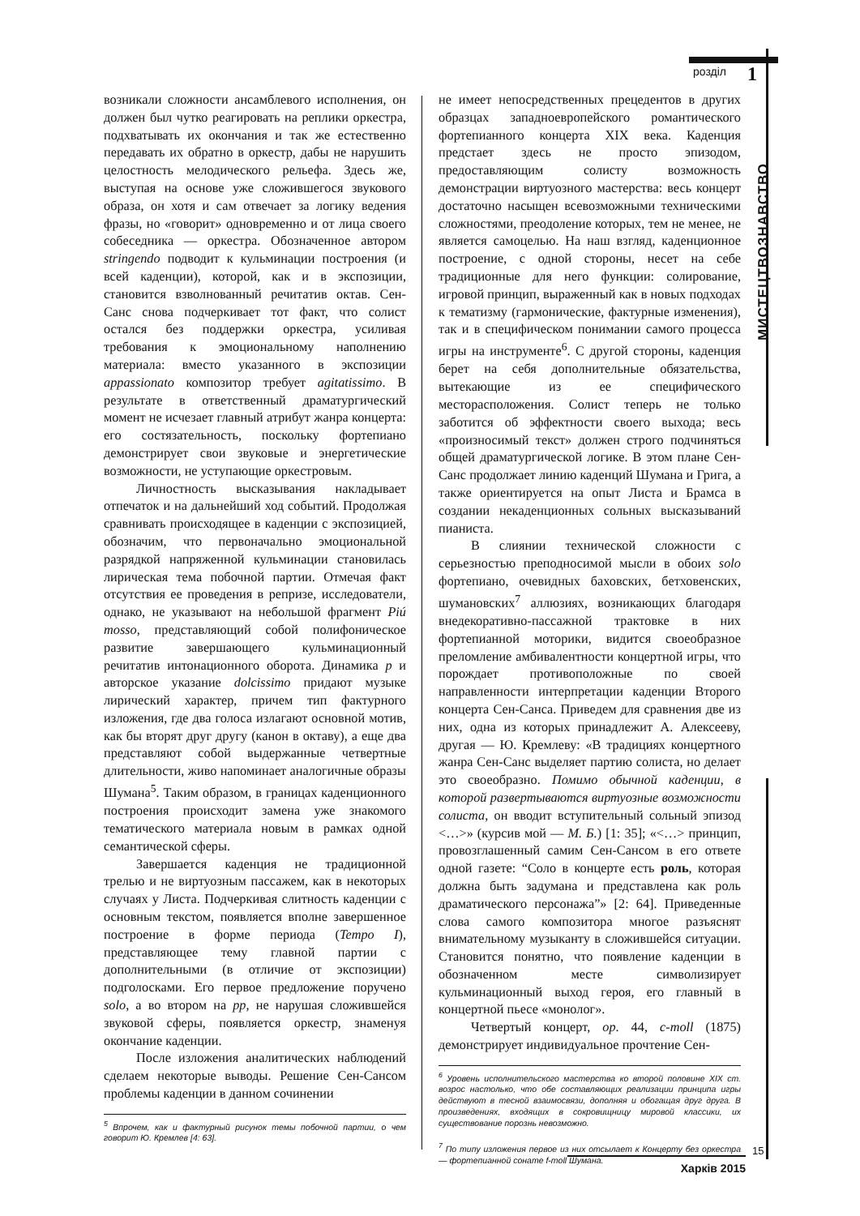розділ 1
МИСТЕЦТВОЗНАВСТВО
возникали сложности ансамблевого исполнения, он должен был чутко реагировать на реплики оркестра, подхватывать их окончания и так же естественно передавать их обратно в оркестр, дабы не нарушить целостность мелодического рельефа. Здесь же, выступая на основе уже сложившегося звукового образа, он хотя и сам отвечает за логику ведения фразы, но «говорит» одновременно и от лица своего собеседника — оркестра. Обозначенное автором stringendo подводит к кульминации построения (и всей каденции), которой, как и в экспозиции, становится взволнованный речитатив октав. Сен-Санс снова подчеркивает тот факт, что солист остался без поддержки оркестра, усиливая требования к эмоциональному наполнению материала: вместо указанного в экспозиции appassionato композитор требует agitatissimo. В результате в ответственный драматургический момент не исчезает главный атрибут жанра концерта: его состязательность, поскольку фортепиано демонстрирует свои звуковые и энергетические возможности, не уступающие оркестровым.
Личностность высказывания накладывает отпечаток и на дальнейший ход событий. Продолжая сравнивать происходящее в каденции с экспозицией, обозначим, что первоначально эмоциональной разрядкой напряженной кульминации становилась лирическая тема побочной партии. Отмечая факт отсутствия ее проведения в репризе, исследователи, однако, не указывают на небольшой фрагмент Piú mosso, представляющий собой полифоническое развитие завершающего кульминационный речитатив интонационного оборота. Динамика p и авторское указание dolcissimo придают музыке лирический характер, причем тип фактурного изложения, где два голоса излагают основной мотив, как бы вторят друг другу (канон в октаву), а еще два представляют собой выдержанные четвертные длительности, живо напоминает аналогичные образы Шумана<sup>5</sup>. Таким образом, в границах каденционного построения происходит замена уже знакомого тематического материала новым в рамках одной семантической сферы.
Завершается каденция не традиционной трелью и не виртуозным пассажем, как в некоторых случаях у Листа. Подчеркивая слитность каденции с основным текстом, появляется вполне завершенное построение в форме периода (Tempo I), представляющее тему главной партии с дополнительными (в отличие от экспозиции) подголосками. Его первое предложение поручено solo, а во втором на pp, не нарушая сложившейся звуковой сферы, появляется оркестр, знаменуя окончание каденции.
После изложения аналитических наблюдений сделаем некоторые выводы. Решение Сен-Сансом проблемы каденции в данном сочинении
<sup>5</sup> Впрочем, как и фактурный рисунок темы побочной партии, о чем говорит Ю. Кремлев [4: 63].
не имеет непосредственных прецедентов в других образцах западноевропейского романтического фортепианного концерта XIX века. Каденция предстает здесь не просто эпизодом, предоставляющим солисту возможность демонстрации виртуозного мастерства: весь концерт достаточно насыщен всевозможными техническими сложностями, преодоление которых, тем не менее, не является самоцелью. На наш взгляд, каденционное построение, с одной стороны, несет на себе традиционные для него функции: солирование, игровой принцип, выраженный как в новых подходах к тематизму (гармонические, фактурные изменения), так и в специфическом понимании самого процесса игры на инструменте<sup>6</sup>. С другой стороны, каденция берет на себя дополнительные обязательства, вытекающие из ее специфического месторасположения. Солист теперь не только заботится об эффектности своего выхода; весь «произносимый текст» должен строго подчиняться общей драматургической логике. В этом плане Сен-Санс продолжает линию каденций Шумана и Грига, а также ориентируется на опыт Листа и Брамса в создании некаденционных сольных высказываний пианиста.
В слиянии технической сложности с серьезностью преподносимой мысли в обоих solo фортепиано, очевидных баховских, бетховенских, шумановских<sup>7</sup> аллюзиях, возникающих благодаря внедекоративно-пассажной трактовке в них фортепианной моторики, видится своеобразное преломление амбивалентности концертной игры, что порождает противоположные по своей направленности интерпретации каденции Второго концерта Сен-Санса. Приведем для сравнения две из них, одна из которых принадлежит А. Алексееву, другая — Ю. Кремлеву: «В традициях концертного жанра Сен-Санс выделяет партию солиста, но делает это своеобразно. Помимо обычной каденции, в которой развертываются виртуозные возможности солиста, он вводит вступительный сольный эпизод <…>» (курсив мой — М. Б.) [1: 35]; «<…> принцип, провозглашенный самим Сен-Сансом в его ответе одной газете: “Соло в концерте есть роль, которая должна быть задумана и представлена как роль драматического персонажа”» [2: 64]. Приведенные слова самого композитора многое разъяснят внимательному музыканту в сложившейся ситуации. Становится понятно, что появление каденции в обозначенном месте символизирует кульминационный выход героя, его главный в концертной пьесе «монолог».
Четвертый концерт, op. 44, c-moll (1875) демонстрирует индивидуальное прочтение Сен-
<sup>6</sup> Уровень исполнительского мастерства ко второй половине XIX ст. возрос настолько, что обе составляющих реализации принципа игры действуют в тесной взаимосвязи, дополняя и обогащая друг друга. В произведениях, входящих в сокровищницу мировой классики, их существование порознь невозможно.
<sup>7</sup> По типу изложения первое из них отсылает к Концерту без оркестра — фортепианной сонате f-moll Шумана.
Харків 2015
15